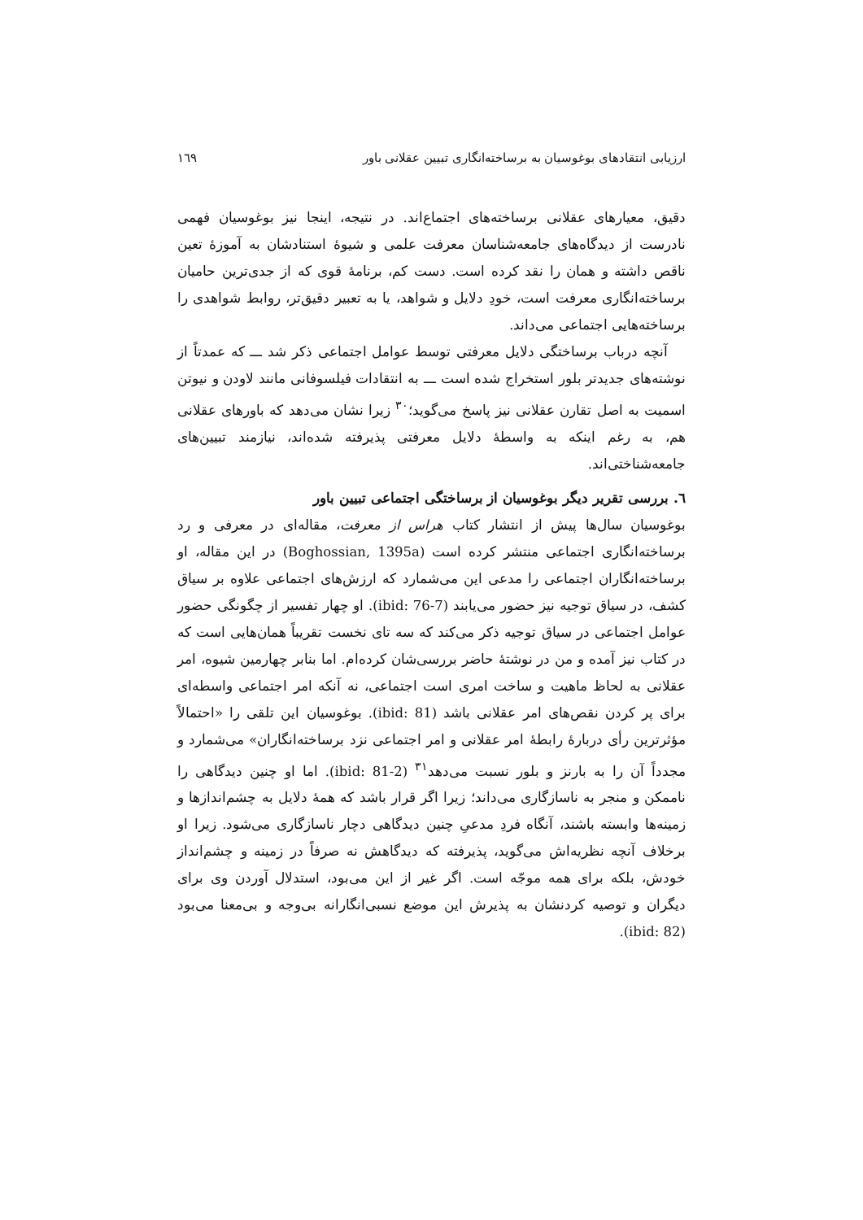ارزیابی انتقادهای بوغوسیان به برساخته‌انگاری تبیین عقلانی باور ١٦٩
دقیق، معیارهای عقلانی برساخته‌های اجتماع‌اند. در نتیجه، اینجا نیز بوغوسیان فهمی نادرست از دیدگاه‌های جامعه‌شناسان معرفت علمی و شیوهٔ استنادشان به آموزهٔ تعین ناقص داشته و همان را نقد کرده است. دست کم، برنامهٔ قوی که از جدی‌ترین حامیان برساخته‌انگاری معرفت است، خودِ دلایل و شواهد، یا به تعبیر دقیق‌تر، روابط شواهدی را برساخته‌هایی اجتماعی می‌داند.
آنچه درباب برساختگی دلایل معرفتی توسط عوامل اجتماعی ذکر شد ـــ که عمدتاً از نوشته‌های جدیدتر بلور استخراج شده است ـــ به انتقادات فیلسوفانی مانند لاودن و نیوتن اسمیت به اصل تقارن عقلانی نیز پاسخ می‌گوید؛<sup>٣٠</sup> زیرا نشان می‌دهد که باورهای عقلانی هم، به رغم اینکه به واسطهٔ دلایل معرفتی پذیرفته شده‌اند، نیازمند تبیین‌های جامعه‌شناختی‌اند.
٦. بررسی تقریر دیگر بوغوسیان از برساختگی اجتماعی تبیین باور
بوغوسیان سال‌ها پیش از انتشار کتاب هراس از معرفت، مقاله‌ای در معرفی و رد برساخته‌انگاری اجتماعی منتشر کرده است (Boghossian, 1395a) در این مقاله، او برساخته‌انگاران اجتماعی را مدعی این می‌شمارد که ارزش‌های اجتماعی علاوه بر سیاق کشف، در سیاق توجیه نیز حضور می‌یابند (ibid: 76-7). او چهار تفسیر از چگونگی حضور عوامل اجتماعی در سیاق توجیه ذکر می‌کند که سه تای نخست تقریباً همان‌هایی است که در کتاب نیز آمده و من در نوشتهٔ حاضر بررسی‌شان کرده‌ام. اما بنابر چهارمین شیوه، امر عقلانی به لحاظ ماهیت و ساخت امری است اجتماعی، نه آنکه امر اجتماعی واسطه‌ای برای پر کردن نقص‌های امر عقلانی باشد (ibid: 81). بوغوسیان این تلقی را «احتمالاً مؤثرترین رأی دربارهٔ رابطهٔ امر عقلانی و امر اجتماعی نزد برساخته‌انگاران» می‌شمارد و مجدداً آن را به بارنز و بلور نسبت می‌دهد<sup>٣١</sup> (ibid: 81-2). اما او چنین دیدگاهی را ناممکن و منجر به ناسازگاری می‌داند؛ زیرا اگر قرار باشد که همهٔ دلایل به چشم‌اندازها و زمینه‌ها وابسته باشند، آنگاه فردِ مدعیِ چنین دیدگاهی دچار ناسازگاری می‌شود. زیرا او برخلاف آنچه نظریه‌اش می‌گوید، پذیرفته که دیدگاهش نه صرفاً در زمینه و چشم‌انداز خودش، بلکه برای همه موجّه است. اگر غیر از این می‌بود، استدلال آوردن وی برای دیگران و توصیه کردنشان به پذیرش این موضع نسبی‌انگارانه بی‌وجه و بی‌معنا می‌بود (ibid: 82).